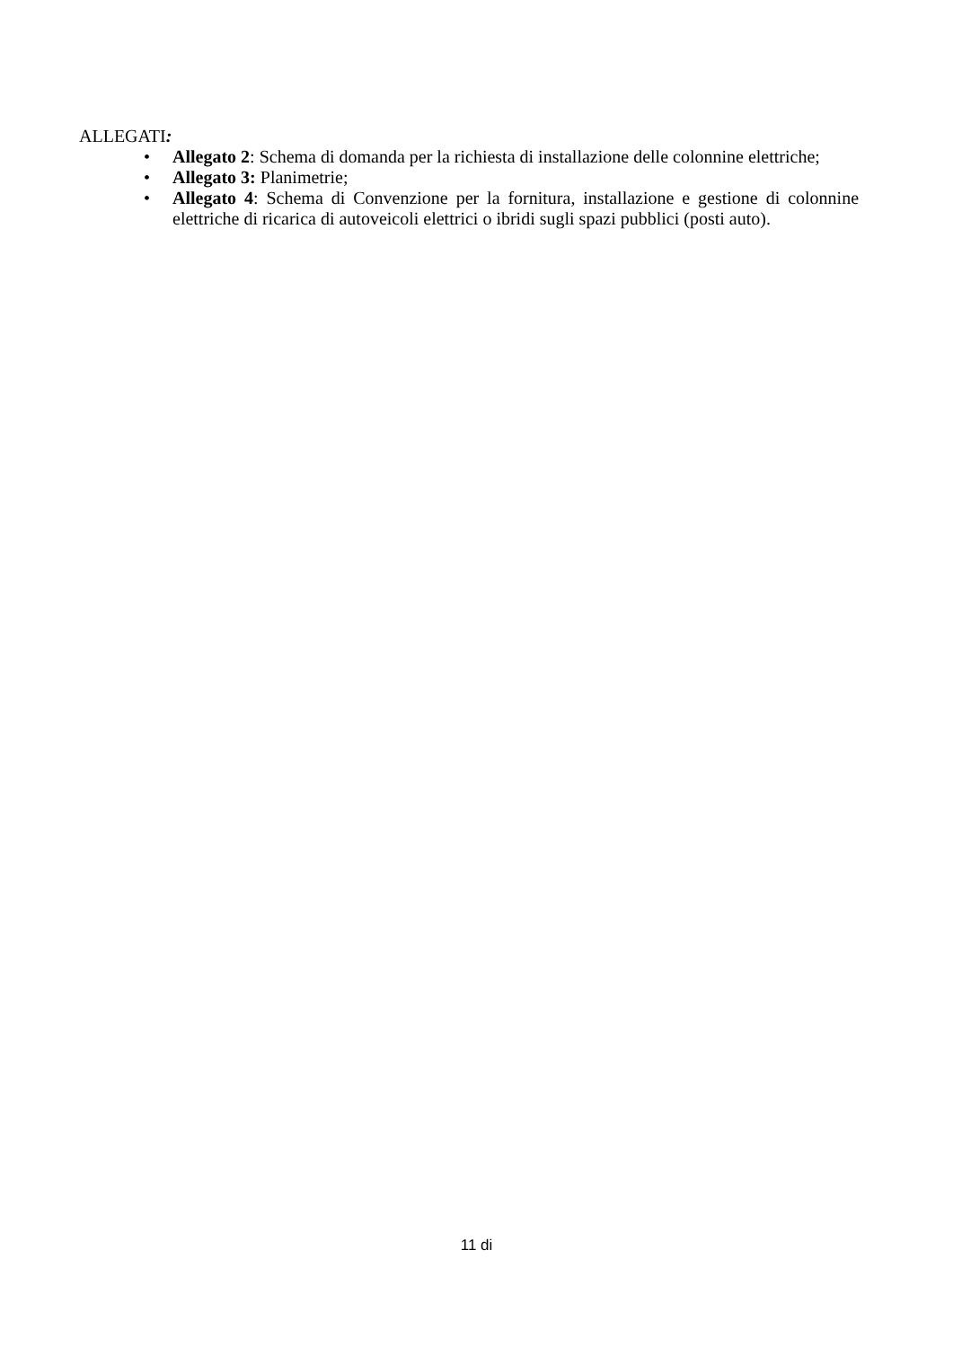ALLEGATI:
• Allegato 2: Schema di domanda per la richiesta di installazione delle colonnine elettriche;
• Allegato 3: Planimetrie;
• Allegato 4: Schema di Convenzione per la fornitura, installazione e gestione di colonnine elettriche di ricarica di autoveicoli elettrici o ibridi sugli spazi pubblici (posti auto).
11 di